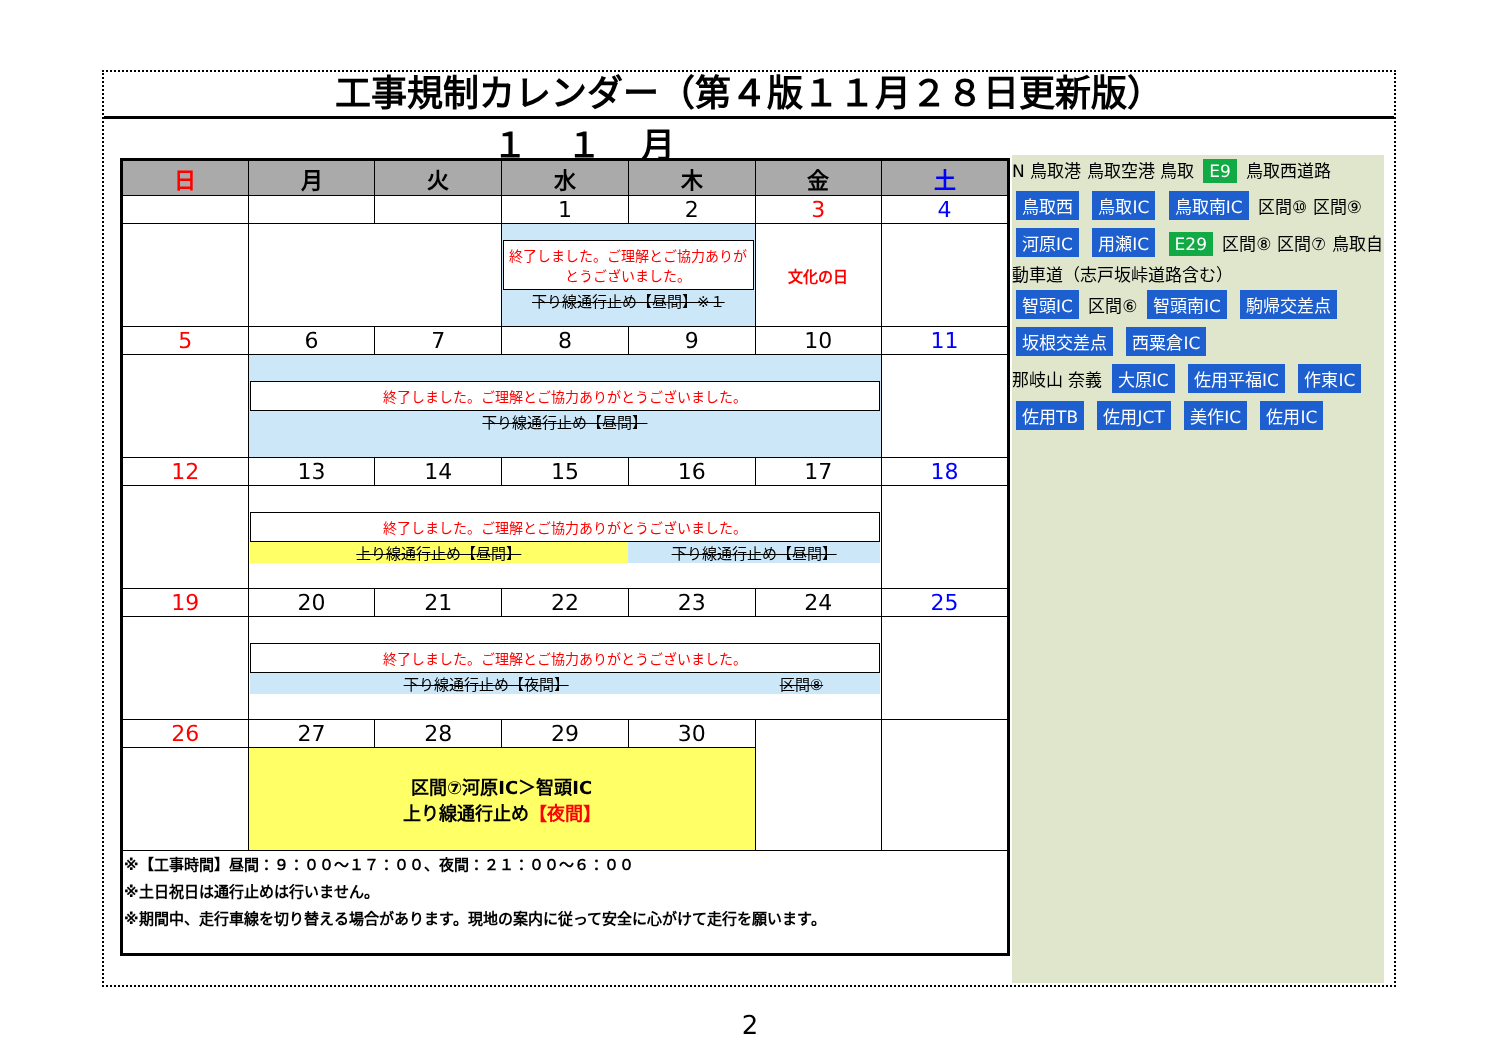工事規制カレンダー（第４版１１月２８日更新版）
１１月
| 日 | 月 | 火 | 水 | 木 | 金 | 土 |
| --- | --- | --- | --- | --- | --- | --- |
| | | | 1 | 2 | 3 | 4 |
| | | | 終了しました。ご理解とご協力ありがとうございました。 下り線通行止め【昼間】※１ | | 文化の日 | |
| 5 | 6 | 7 | 8 | 9 | 10 | 11 |
| | 終了しました。ご理解とご協力ありがとうございました。 下り線通行止め【昼間】 | | | | | |
| 12 | 13 | 14 | 15 | 16 | 17 | 18 |
| | 終了しました。ご理解とご協力ありがとうございました。 上り線通行止め【昼間】 下り線通行止め【昼間】 | | | | | |
| 19 | 20 | 21 | 22 | 23 | 24 | 25 |
| | 終了しました。ご理解とご協力ありがとうございました。 下り線通行止め【夜間】 区間⑧ | | | | | |
| 26 | 27 | 28 | 29 | 30 | | |
| | 区間⑦河原IC＞智頭IC 上り線通行止め 【夜間】 | | | | | |
| ※【工事時間】昼間：９：００～１７：００、夜間：２１：００～６：００ ※土日祝日は通行止めは行いません。 ※期間中、走行車線を切り替える場合があります。現地の案内に従って安全に心がけて走行を願います。 | | | | | | |
N 鳥取港 鳥取空港 鳥取 E9 鳥取西道路
鳥取西 鳥取IC 鳥取南IC 区間⑩ 区間⑨
河原IC 用瀬IC E29 区間⑧ 区間⑦ 鳥取自動車道（志戸坂峠道路含む）
智頭IC 区間⑥ 智頭南IC 駒帰交差点 坂根交差点 西粟倉IC
那岐山 奈義 大原IC 佐用平福IC 作東IC 佐用TB 佐用JCT 美作IC 佐用IC
2